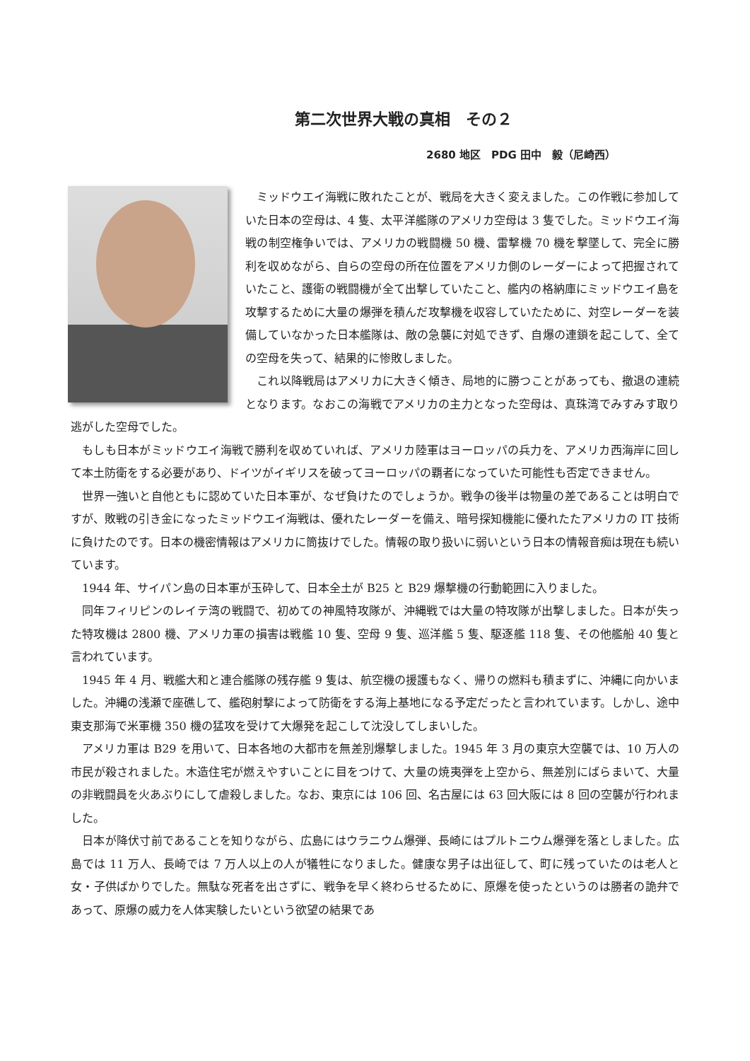第二次世界大戦の真相　その２
2680 地区　PDG 田中　毅（尼崎西）
ミッドウエイ海戦に敗れたことが、戦局を大きく変えました。この作戦に参加していた日本の空母は、4 隻、太平洋艦隊のアメリカ空母は 3 隻でした。ミッドウエイ海戦の制空権争いでは、アメリカの戦闘機 50 機、雷撃機 70 機を撃墜して、完全に勝利を収めながら、自らの空母の所在位置をアメリカ側のレーダーによって把握されていたこと、護衛の戦闘機が全て出撃していたこと、艦内の格納庫にミッドウエイ島を攻撃するために大量の爆弾を積んだ攻撃機を収容していたために、対空レーダーを装備していなかった日本艦隊は、敵の急襲に対処できず、自爆の連鎖を起こして、全ての空母を失って、結果的に惨敗しました。
これ以降戦局はアメリカに大きく傾き、局地的に勝つことがあっても、撤退の連続となります。なおこの海戦でアメリカの主力となった空母は、真珠湾でみすみす取り逃がした空母でした。
もしも日本がミッドウエイ海戦で勝利を収めていれば、アメリカ陸軍はヨーロッパの兵力を、アメリカ西海岸に回して本土防衛をする必要があり、ドイツがイギリスを破ってヨーロッパの覇者になっていた可能性も否定できません。
世界一強いと自他ともに認めていた日本軍が、なぜ負けたのでしょうか。戦争の後半は物量の差であることは明白ですが、敗戦の引き金になったミッドウエイ海戦は、優れたレーダーを備え、暗号探知機能に優れたたアメリカの IT 技術に負けたのです。日本の機密情報はアメリカに筒抜けでした。情報の取り扱いに弱いという日本の情報音痴は現在も続いています。
1944 年、サイパン島の日本軍が玉砕して、日本全土が B25 と B29 爆撃機の行動範囲に入りました。
同年フィリピンのレイテ湾の戦闘で、初めての神風特攻隊が、沖縄戦では大量の特攻隊が出撃しました。日本が失った特攻機は 2800 機、アメリカ軍の損害は戦艦 10 隻、空母 9 隻、巡洋艦 5 隻、駆逐艦 118 隻、その他艦船 40 隻と言われています。
1945 年 4 月、戦艦大和と連合艦隊の残存艦 9 隻は、航空機の援護もなく、帰りの燃料も積まずに、沖縄に向かいました。沖縄の浅瀬で座礁して、艦砲射撃によって防衛をする海上基地になる予定だったと言われています。しかし、途中東支那海で米軍機 350 機の猛攻を受けて大爆発を起こして沈没してしまいした。
アメリカ軍は B29 を用いて、日本各地の大都市を無差別爆撃しました。1945 年 3 月の東京大空襲では、10 万人の市民が殺されました。木造住宅が燃えやすいことに目をつけて、大量の焼夷弾を上空から、無差別にばらまいて、大量の非戦闘員を火あぶりにして虐殺しました。なお、東京には 106 回、名古屋には 63 回大阪には 8 回の空襲が行われました。
日本が降伏寸前であることを知りながら、広島にはウラニウム爆弾、長崎にはプルトニウム爆弾を落としました。広島では 11 万人、長崎では 7 万人以上の人が犠牲になりました。健康な男子は出征して、町に残っていたのは老人と女・子供ばかりでした。無駄な死者を出さずに、戦争を早く終わらせるために、原爆を使ったというのは勝者の詭弁であって、原爆の威力を人体実験したいという欲望の結果であ